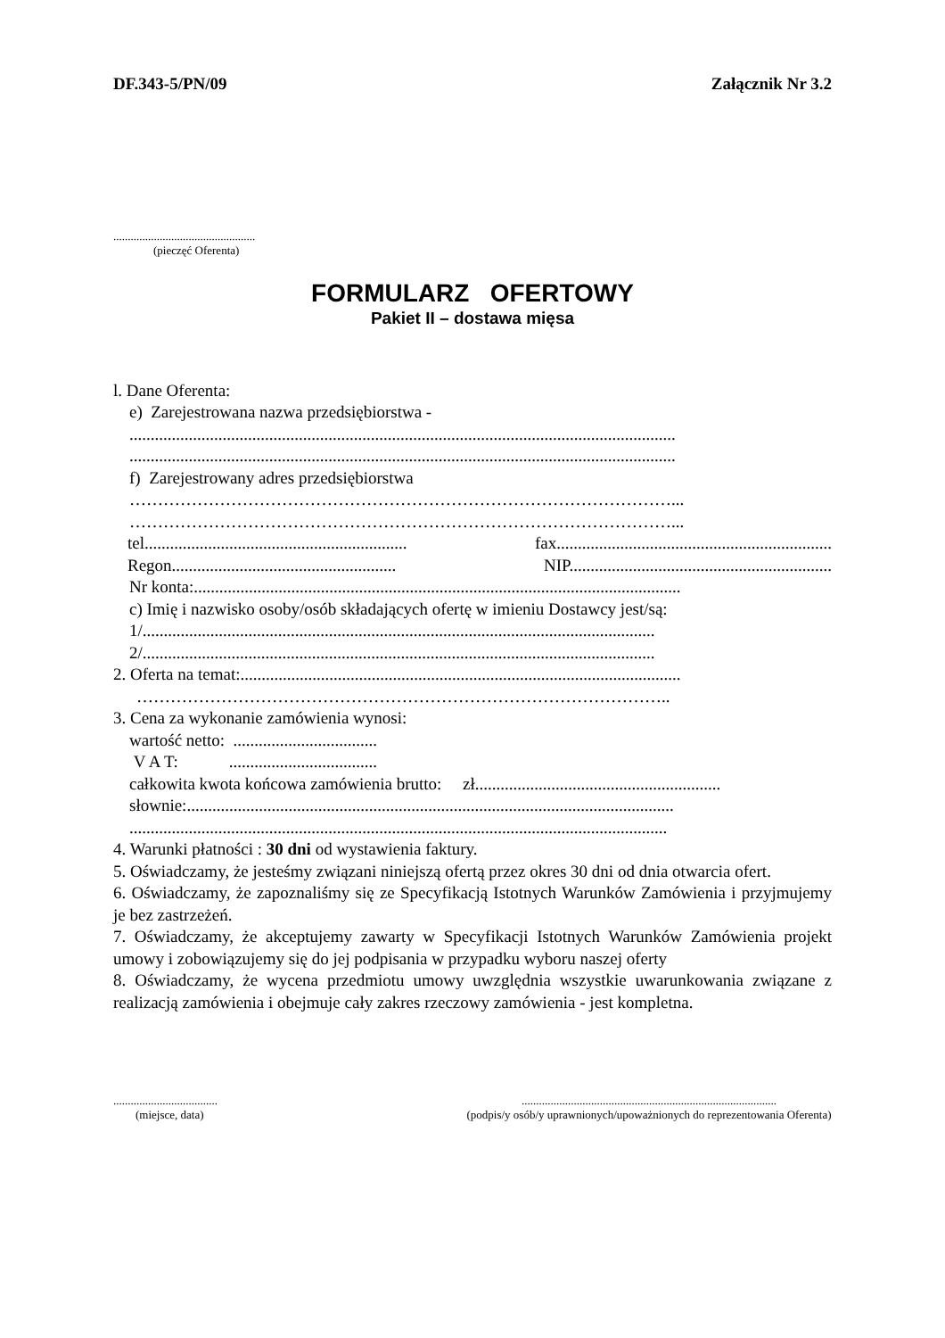DF.343-5/PN/09 Załącznik Nr 3.2
.................................................
(pieczęć Oferenta)
FORMULARZ OFERTOWY
Pakiet II – dostawa mięsa
l. Dane Oferenta:
e) Zarejestrowana nazwa przedsiębiorstwa -
.................................................................................................................................
.................................................................................................................................
f) Zarejestrowany adres przedsiębiorstwa
……………………………………………………………………………………...
……………………………………………………………………………………...
tel.............................................................. fax.................................................................
Regon..................................................... NIP..............................................................
Nr konta:...................................................................................................................
c) Imię i nazwisko osoby/osób składających ofertę w imieniu Dostawcy jest/są:
1/.........................................................................................................................
2/.........................................................................................................................
2. Oferta na temat:........................................................................................................
…………………………………………………………………………………..
3. Cena za wykonanie zamówienia wynosi:
wartość netto: ..................................
V A T: ...................................
całkowita kwota końcowa zamówienia brutto: zł..........................................................
słownie:...................................................................................................................
...............................................................................................................................
4. Warunki płatności : 30 dni od wystawienia faktury.
5. Oświadczamy, że jesteśmy związani niniejszą ofertą przez okres 30 dni od dnia otwarcia ofert.
6. Oświadczamy, że zapoznaliśmy się ze Specyfikacją Istotnych Warunków Zamówienia i przyjmujemy je bez zastrzeżeń.
7. Oświadczamy, że akceptujemy zawarty w Specyfikacji Istotnych Warunków Zamówienia projekt umowy i zobowiązujemy się do jej podpisania w przypadku wyboru naszej oferty
8. Oświadczamy, że wycena przedmiotu umowy uwzględnia wszystkie uwarunkowania związane z realizacją zamówienia i obejmuje cały zakres rzeczowy zamówienia - jest kompletna.
....................................
(miejsce, data)
........................................................................................
(podpis/y osób/y uprawnionych/upoważnionych do reprezentowania Oferenta)